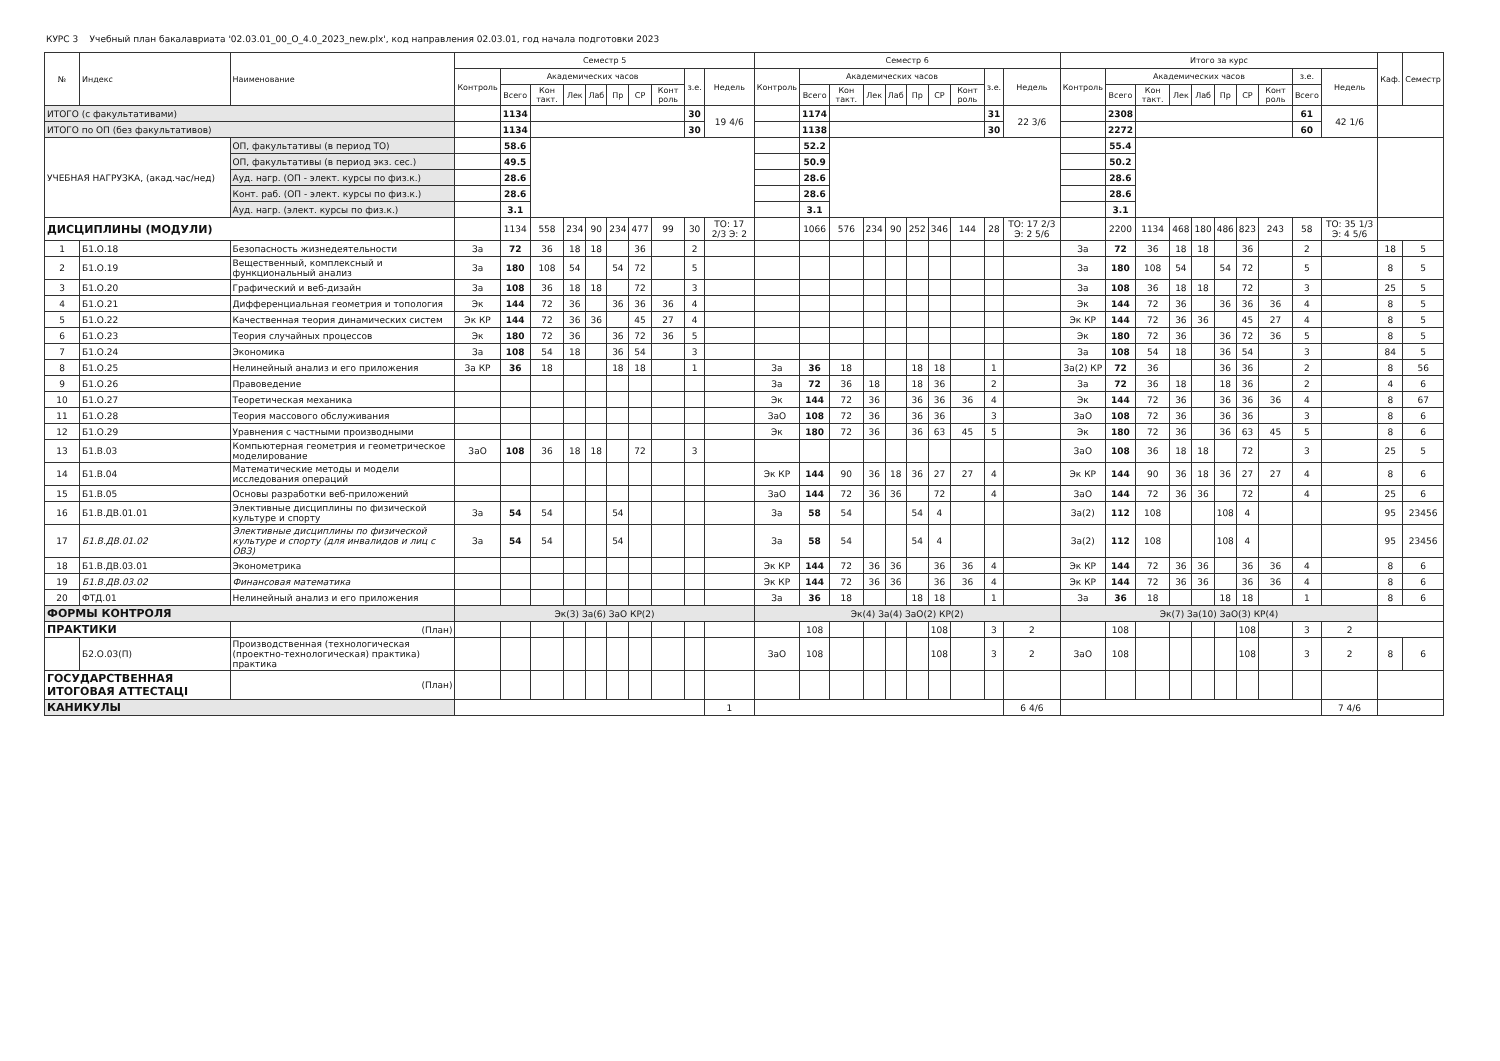КУРС 3 Учебный план бакалавриата '02.03.01_00_О_4.0_2023_new.plx', код направления 02.03.01, год начала подготовки 2023
| № | Индекс | Наименование | Семестр 5 | | | | | | | | | | Семестр 6 | | | | | | | | | | Итого за курс | | | | | | | | | | Каф. | Семестр |
| --- | --- | --- | --- | --- | --- | --- | --- | --- | --- | --- | --- | --- | --- | --- | --- | --- | --- | --- | --- | --- | --- | --- | --- | --- | --- | --- | --- | --- | --- | --- | --- | --- | --- | --- |
| | | | Контроль | Академических часов | | | | | | | з.е. | Недель | Контроль | Академических часов | | | | | | | з.е. | Недель | Контроль | Академических часов | | | | | | | з.е. | Недель | | |
| | | | | Всего | Кон такт. | Лек | Лаб | Пр | СР | Конт роль | | | | Всего | Кон такт. | Лек | Лаб | Пр | СР | Конт роль | | | | Всего | Кон такт. | Лек | Лаб | Пр | СР | Конт роль | Всего | | | |
| ИТОГО (с факультативами) | | | | 1134 | | | | | | | 30 | 19 4/6 | | 1174 | | | | | | | 31 | 22 3/6 | | 2308 | | | | | | | 61 | 42 1/6 | | |
| ИТОГО по ОП (без факультативов) | | | | 1134 | | | | | | | 30 | | | 1138 | | | | | | | 30 | | | 2272 | | | | | | | 60 | | | |
| УЧЕБНАЯ НАГРУЗКА, (акад.час/нед) | | ОП, факультативы (в период ТО) | | 58.6 | | | | | | | | | | 52.2 | | | | | | | | | | 55.4 | | | | | | | | | | |
| | | ОП, факультативы (в период экз. сес.) | | 49.5 | | | | | | | | | | 50.9 | | | | | | | | | | 50.2 | | | | | | | | | | |
| | | Ауд. нагр. (ОП - элект. курсы по физ.к.) | | 28.6 | | | | | | | | | | 28.6 | | | | | | | | | | 28.6 | | | | | | | | | | |
| | | Конт. раб. (ОП - элект. курсы по физ.к.) | | 28.6 | | | | | | | | | | 28.6 | | | | | | | | | | 28.6 | | | | | | | | | | |
| | | Ауд. нагр. (элект. курсы по физ.к.) | | 3.1 | | | | | | | | | | 3.1 | | | | | | | | | | 3.1 | | | | | | | | | | |
| ДИСЦИПЛИНЫ (МОДУЛИ) | | | | 1134 | 558 | 234 | 90 | 234 | 477 | 99 | 30 | ТО: 17 2/3 Э: 2 | | 1066 | 576 | 234 | 90 | 252 | 346 | 144 | 28 | ТО: 17 2/3 Э: 2 5/6 | | 2200 | 1134 | 468 | 180 | 486 | 823 | 243 | 58 | ТО: 35 1/3 Э: 4 5/6 | | |
| 1 | Б1.О.18 | Безопасность жизнедеятельности | За | 72 | 36 | 18 | 18 | | 36 | | 2 | | | | | | | | | | | | За | 72 | 36 | 18 | 18 | | 36 | | 2 | | 18 | 5 |
| 2 | Б1.О.19 | Вещественный, комплексный и функциональный анализ | За | 180 | 108 | 54 | | 54 | 72 | | 5 | | | | | | | | | | | | За | 180 | 108 | 54 | | 54 | 72 | | 5 | | 8 | 5 |
| 3 | Б1.О.20 | Графический и веб-дизайн | За | 108 | 36 | 18 | 18 | | 72 | | 3 | | | | | | | | | | | | За | 108 | 36 | 18 | 18 | | 72 | | 3 | | 25 | 5 |
| 4 | Б1.О.21 | Дифференциальная геометрия и топология | Эк | 144 | 72 | 36 | | 36 | 36 | 36 | 4 | | | | | | | | | | | | Эк | 144 | 72 | 36 | | 36 | 36 | 36 | 4 | | 8 | 5 |
| 5 | Б1.О.22 | Качественная теория динамических систем | Эк КР | 144 | 72 | 36 | 36 | | 45 | 27 | 4 | | | | | | | | | | | | Эк КР | 144 | 72 | 36 | 36 | | 45 | 27 | 4 | | 8 | 5 |
| 6 | Б1.О.23 | Теория случайных процессов | Эк | 180 | 72 | 36 | | 36 | 72 | 36 | 5 | | | | | | | | | | | | Эк | 180 | 72 | 36 | | 36 | 72 | 36 | 5 | | 8 | 5 |
| 7 | Б1.О.24 | Экономика | За | 108 | 54 | 18 | | 36 | 54 | | 3 | | | | | | | | | | | | За | 108 | 54 | 18 | | 36 | 54 | | 3 | | 84 | 5 |
| 8 | Б1.О.25 | Нелинейный анализ и его приложения | За КР | 36 | 18 | | | 18 | 18 | | 1 | | За | 36 | 18 | | | 18 | 18 | | 1 | | За(2) КР | 72 | 36 | | | 36 | 36 | | 2 | | 8 | 56 |
| 9 | Б1.О.26 | Правоведение | | | | | | | | | | | За | 72 | 36 | 18 | | 18 | 36 | | 2 | | За | 72 | 36 | 18 | | 18 | 36 | | 2 | | 4 | 6 |
| 10 | Б1.О.27 | Теоретическая механика | | | | | | | | | | | Эк | 144 | 72 | 36 | | 36 | 36 | 36 | 4 | | Эк | 144 | 72 | 36 | | 36 | 36 | 36 | 4 | | 8 | 67 |
| 11 | Б1.О.28 | Теория массового обслуживания | | | | | | | | | | | ЗаО | 108 | 72 | 36 | | 36 | 36 | | 3 | | ЗаО | 108 | 72 | 36 | | 36 | 36 | | 3 | | 8 | 6 |
| 12 | Б1.О.29 | Уравнения с частными производными | | | | | | | | | | | Эк | 180 | 72 | 36 | | 36 | 63 | 45 | 5 | | Эк | 180 | 72 | 36 | | 36 | 63 | 45 | 5 | | 8 | 6 |
| 13 | Б1.В.03 | Компьютерная геометрия и геометрическое моделирование | ЗаО | 108 | 36 | 18 | 18 | | 72 | | 3 | | | | | | | | | | | | ЗаО | 108 | 36 | 18 | 18 | | 72 | | 3 | | 25 | 5 |
| 14 | Б1.В.04 | Математические методы и модели исследования операций | | | | | | | | | | | Эк КР | 144 | 90 | 36 | 18 | 36 | 27 | 27 | 4 | | Эк КР | 144 | 90 | 36 | 18 | 36 | 27 | 27 | 4 | | 8 | 6 |
| 15 | Б1.В.05 | Основы разработки веб-приложений | | | | | | | | | | | ЗаО | 144 | 72 | 36 | 36 | | 72 | | 4 | | ЗаО | 144 | 72 | 36 | 36 | | 72 | | 4 | | 25 | 6 |
| 16 | Б1.В.ДВ.01.01 | Элективные дисциплины по физической культуре и спорту | За | 54 | 54 | | | 54 | | | | | За | 58 | 54 | | | 54 | 4 | | | | За(2) | 112 | 108 | | | 108 | 4 | | | | 95 | 23456 |
| 17 | Б1.В.ДВ.01.02 | Элективные дисциплины по физической культуре и спорту (для инвалидов и лиц с ОВЗ) | За | 54 | 54 | | | 54 | | | | | За | 58 | 54 | | | 54 | 4 | | | | За(2) | 112 | 108 | | | 108 | 4 | | | | 95 | 23456 |
| 18 | Б1.В.ДВ.03.01 | Эконометрика | | | | | | | | | | | Эк КР | 144 | 72 | 36 | 36 | | 36 | 36 | 4 | | Эк КР | 144 | 72 | 36 | 36 | | 36 | 36 | 4 | | 8 | 6 |
| 19 | Б1.В.ДВ.03.02 | Финансовая математика | | | | | | | | | | | Эк КР | 144 | 72 | 36 | 36 | | 36 | 36 | 4 | | Эк КР | 144 | 72 | 36 | 36 | | 36 | 36 | 4 | | 8 | 6 |
| 20 | ФТД.01 | Нелинейный анализ и его приложения | | | | | | | | | | | За | 36 | 18 | | | 18 | 18 | | 1 | | За | 36 | 18 | | | 18 | 18 | | 1 | | 8 | 6 |
| ФОРМЫ КОНТРОЛЯ | | | Эк(3) За(6) ЗаО КР(2) | | | | | | | | | | Эк(4) За(4) ЗаО(2) КР(2) | | | | | | | | | | Эк(7) За(10) ЗаО(3) КР(4) | | | | | | | | | | | |
| ПРАКТИКИ | | (План) | | | | | | | | | | | | 108 | | | | | 108 | | 3 | 2 | | 108 | | | | | 108 | | 3 | 2 | | |
| | Б2.О.03(П) | Производственная (технологическая (проектно-технологическая) практика) практика | | | | | | | | | | | ЗаО | 108 | | | | | 108 | | 3 | 2 | ЗаО | 108 | | | | | 108 | | 3 | 2 | 8 | 6 |
| ГОСУДАРСТВЕННАЯ ИТОГОВАЯ АТТЕСТАЦІ | | (План) | | | | | | | | | | | | | | | | | | | | | | | | | | | | | | | | |
| КАНИКУЛЫ | | | | | | | | | | | | 1 | | | | | | | | | | 6 4/6 | | | | | | | | | | 7 4/6 | | |